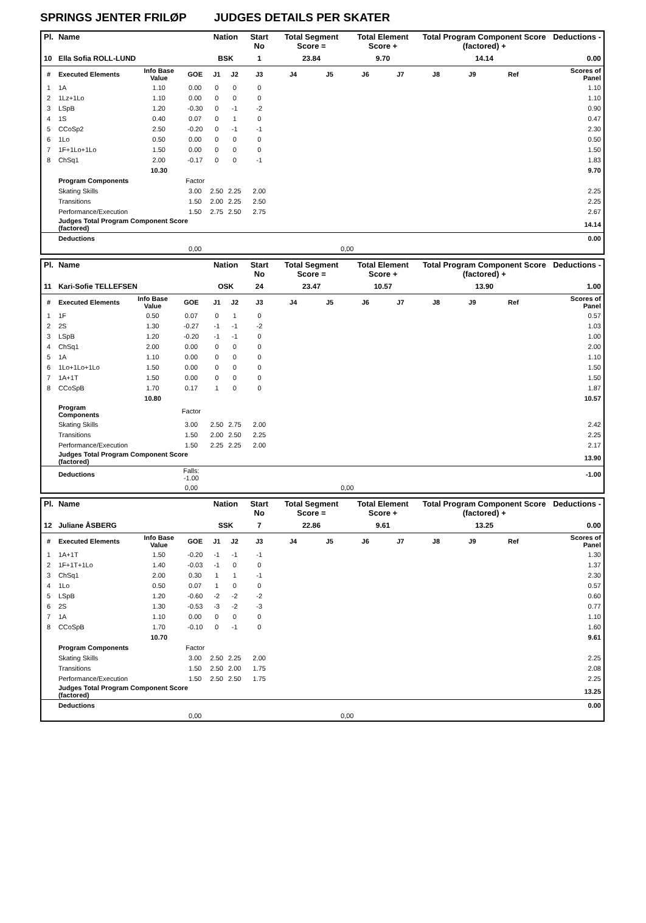SPRINGS JENTER FRILØP JUDGES DETAILS PER SKATER
| Pl. | Name | | | Nation | | Start No | Total Segment Score = | | Total Element Score + | | Total Program Component Score (factored) + | | | | Deductions - |
| --- | --- | --- | --- | --- | --- | --- | --- | --- | --- | --- | --- | --- | --- | --- | --- |
| 10 | Ella Sofia ROLL-LUND | | | BSK | | 1 | 23.84 | | 9.70 | | 14.14 | | | | 0.00 |
| # | Executed Elements | Info Base Value | GOE | J1 | J2 | J3 | J4 | J5 | J6 | J7 | J8 | J9 | Ref | | Scores of Panel |
| 1 | 1A | 1.10 | 0.00 | 0 | 0 | 0 | | | | | | | | | 1.10 |
| 2 | 1Lz+1Lo | 1.10 | 0.00 | 0 | 0 | 0 | | | | | | | | | 1.10 |
| 3 | LSpB | 1.20 | -0.30 | 0 | -1 | -2 | | | | | | | | | 0.90 |
| 4 | 1S | 0.40 | 0.07 | 0 | 1 | 0 | | | | | | | | | 0.47 |
| 5 | CCoSp2 | 2.50 | -0.20 | 0 | -1 | -1 | | | | | | | | | 2.30 |
| 6 | 1Lo | 0.50 | 0.00 | 0 | 0 | 0 | | | | | | | | | 0.50 |
| 7 | 1F+1Lo+1Lo | 1.50 | 0.00 | 0 | 0 | 0 | | | | | | | | | 1.50 |
| 8 | ChSq1 | 2.00 | -0.17 | 0 | 0 | -1 | | | | | | | | | 1.83 |
| | | 10.30 | | | | | | | | | | | | | 9.70 |
| | Program Components | | Factor | | | | | | | | | | | | |
| | Skating Skills | | 3.00 | 2.50 | 2.25 | 2.00 | | | | | | | | | 2.25 |
| | Transitions | | 1.50 | 2.00 | 2.25 | 2.50 | | | | | | | | | 2.25 |
| | Performance/Execution | | 1.50 | 2.75 | 2.50 | 2.75 | | | | | | | | | 2.67 |
| | Judges Total Program Component Score (factored) | | | | | | | | | | | | | | 14.14 |
| | Deductions | | | | | | | | | | | | | | 0.00 |
| | | | 0,00 | | | | | 0,00 | | | | | | | |
| Pl. | Name | | | Nation | | Start No | Total Segment Score = | | Total Element Score + | | Total Program Component Score (factored) + | | | | Deductions - |
| --- | --- | --- | --- | --- | --- | --- | --- | --- | --- | --- | --- | --- | --- | --- | --- |
| 11 | Kari-Sofie TELLEFSEN | | | OSK | | 24 | 23.47 | | 10.57 | | 13.90 | | | | 1.00 |
| # | Executed Elements | Info Base Value | GOE | J1 | J2 | J3 | J4 | J5 | J6 | J7 | J8 | J9 | Ref | | Scores of Panel |
| 1 | 1F | 0.50 | 0.07 | 0 | 1 | 0 | | | | | | | | | 0.57 |
| 2 | 2S | 1.30 | -0.27 | -1 | -1 | -2 | | | | | | | | | 1.03 |
| 3 | LSpB | 1.20 | -0.20 | -1 | -1 | 0 | | | | | | | | | 1.00 |
| 4 | ChSq1 | 2.00 | 0.00 | 0 | 0 | 0 | | | | | | | | | 2.00 |
| 5 | 1A | 1.10 | 0.00 | 0 | 0 | 0 | | | | | | | | | 1.10 |
| 6 | 1Lo+1Lo+1Lo | 1.50 | 0.00 | 0 | 0 | 0 | | | | | | | | | 1.50 |
| 7 | 1A+1T | 1.50 | 0.00 | 0 | 0 | 0 | | | | | | | | | 1.50 |
| 8 | CCoSpB | 1.70 | 0.17 | 1 | 0 | 0 | | | | | | | | | 1.87 |
| | | 10.80 | | | | | | | | | | | | | 10.57 |
| | Program Components | | Factor | | | | | | | | | | | | |
| | Skating Skills | | 3.00 | 2.50 | 2.75 | 2.00 | | | | | | | | | 2.42 |
| | Transitions | | 1.50 | 2.00 | 2.50 | 2.25 | | | | | | | | | 2.25 |
| | Performance/Execution | | 1.50 | 2.25 | 2.25 | 2.00 | | | | | | | | | 2.17 |
| | Judges Total Program Component Score (factored) | | | | | | | | | | | | | | 13.90 |
| | Deductions | | Falls: -1.00 | | | | | | | | | | | | -1.00 |
| | | | 0,00 | | | | | 0,00 | | | | | | | |
| Pl. | Name | | | Nation | | Start No | Total Segment Score = | | Total Element Score + | | Total Program Component Score (factored) + | | | | Deductions - |
| --- | --- | --- | --- | --- | --- | --- | --- | --- | --- | --- | --- | --- | --- | --- | --- |
| 12 | Juliane ÅSBERG | | | SSK | | 7 | 22.86 | | 9.61 | | 13.25 | | | | 0.00 |
| # | Executed Elements | Info Base Value | GOE | J1 | J2 | J3 | J4 | J5 | J6 | J7 | J8 | J9 | Ref | | Scores of Panel |
| 1 | 1A+1T | 1.50 | -0.20 | -1 | -1 | -1 | | | | | | | | | 1.30 |
| 2 | 1F+1T+1Lo | 1.40 | -0.03 | -1 | 0 | 0 | | | | | | | | | 1.37 |
| 3 | ChSq1 | 2.00 | 0.30 | 1 | 1 | -1 | | | | | | | | | 2.30 |
| 4 | 1Lo | 0.50 | 0.07 | 1 | 0 | 0 | | | | | | | | | 0.57 |
| 5 | LSpB | 1.20 | -0.60 | -2 | -2 | -2 | | | | | | | | | 0.60 |
| 6 | 2S | 1.30 | -0.53 | -3 | -2 | -3 | | | | | | | | | 0.77 |
| 7 | 1A | 1.10 | 0.00 | 0 | 0 | 0 | | | | | | | | | 1.10 |
| 8 | CCoSpB | 1.70 | -0.10 | 0 | -1 | 0 | | | | | | | | | 1.60 |
| | | 10.70 | | | | | | | | | | | | | 9.61 |
| | Program Components | | Factor | | | | | | | | | | | | |
| | Skating Skills | | 3.00 | 2.50 | 2.25 | 2.00 | | | | | | | | | 2.25 |
| | Transitions | | 1.50 | 2.50 | 2.00 | 1.75 | | | | | | | | | 2.08 |
| | Performance/Execution | | 1.50 | 2.50 | 2.50 | 1.75 | | | | | | | | | 2.25 |
| | Judges Total Program Component Score (factored) | | | | | | | | | | | | | | 13.25 |
| | Deductions | | | | | | | | | | | | | | 0.00 |
| | | | 0,00 | | | | | 0,00 | | | | | | | |